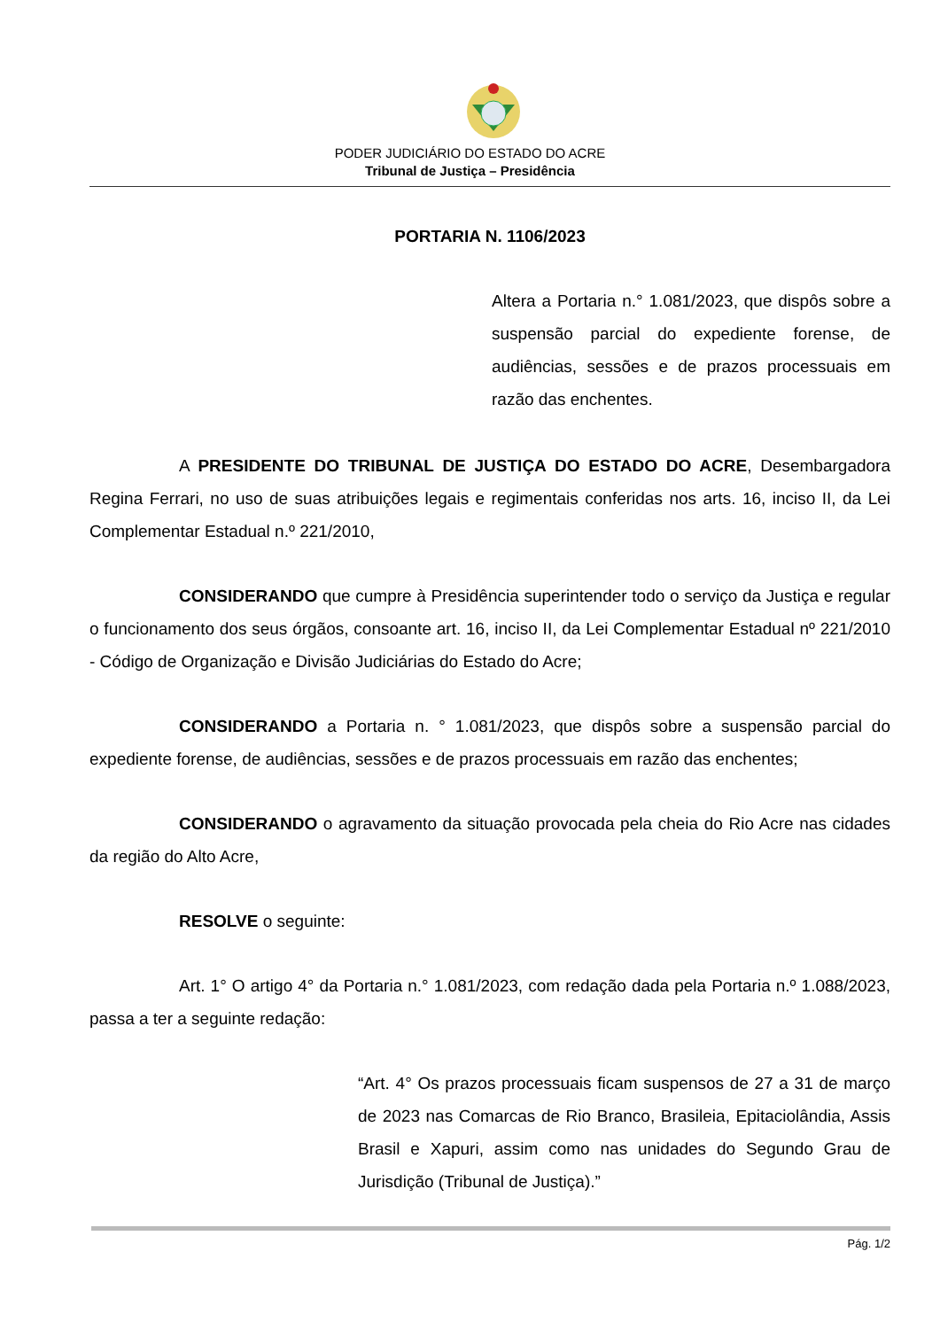PODER JUDICIÁRIO DO ESTADO DO ACRE
Tribunal de Justiça – Presidência
PORTARIA N. 1106/2023
Altera a Portaria n.° 1.081/2023, que dispôs sobre a suspensão parcial do expediente forense, de audiências, sessões e de prazos processuais em razão das enchentes.
A PRESIDENTE DO TRIBUNAL DE JUSTIÇA DO ESTADO DO ACRE, Desembargadora Regina Ferrari, no uso de suas atribuições legais e regimentais conferidas nos arts. 16, inciso II, da Lei Complementar Estadual n.º 221/2010,
CONSIDERANDO que cumpre à Presidência superintender todo o serviço da Justiça e regular o funcionamento dos seus órgãos, consoante art. 16, inciso II, da Lei Complementar Estadual nº 221/2010 - Código de Organização e Divisão Judiciárias do Estado do Acre;
CONSIDERANDO a Portaria n. ° 1.081/2023, que dispôs sobre a suspensão parcial do expediente forense, de audiências, sessões e de prazos processuais em razão das enchentes;
CONSIDERANDO o agravamento da situação provocada pela cheia do Rio Acre nas cidades da região do Alto Acre,
RESOLVE o seguinte:
Art. 1° O artigo 4° da Portaria n.° 1.081/2023, com redação dada pela Portaria n.º 1.088/2023, passa a ter a seguinte redação:
“Art. 4° Os prazos processuais ficam suspensos de 27 a 31 de março de 2023 nas Comarcas de Rio Branco, Brasileia, Epitaciolândia, Assis Brasil e Xapuri, assim como nas unidades do Segundo Grau de Jurisdição (Tribunal de Justiça).”
Pág. 1/2